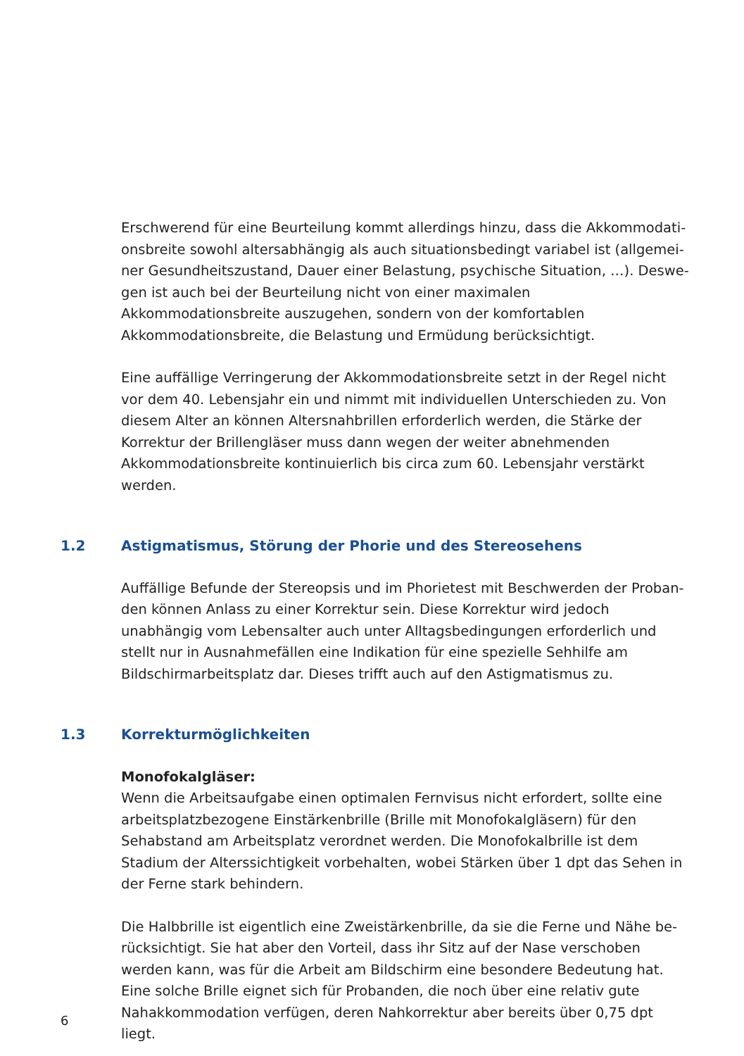Erschwerend für eine Beurteilung kommt allerdings hinzu, dass die Akkommodati­onsbreite sowohl altersabhängig als auch situationsbedingt variabel ist (allgemei­ner Gesundheitszustand, Dauer einer Belastung, psychische Situation, …). Deswe­gen ist auch bei der Beurteilung nicht von einer maximalen Akkommodationsbreite auszugehen, sondern von der komfortablen Akkommodationsbreite, die Belastung und Ermüdung berücksichtigt.
Eine auffällige Verringerung der Akkommodationsbreite setzt in der Regel nicht vor dem 40. Lebensjahr ein und nimmt mit individuellen Unterschieden zu. Von diesem Alter an können Altersnahbrillen erforderlich werden, die Stärke der Korrektur der Brillengläser muss dann wegen der weiter abnehmenden Akkommodationsbreite kontinuierlich bis circa zum 60. Lebensjahr verstärkt werden.
1.2 Astigmatismus, Störung der Phorie und des Stereosehens
Auffällige Befunde der Stereopsis und im Phorietest mit Beschwerden der Proban­den können Anlass zu einer Korrektur sein. Diese Korrektur wird jedoch unabhängig vom Lebensalter auch unter Alltagsbedingungen erforderlich und stellt nur in Aus­nahmefällen eine Indikation für eine spezielle Sehhilfe am Bildschirmarbeitsplatz dar. Dieses trifft auch auf den Astigmatismus zu.
1.3 Korrekturmöglichkeiten
Monofokalgläser:
Wenn die Arbeitsaufgabe einen optimalen Fernvisus nicht erfordert, sollte eine arbeits­platzbezogene Einstärkenbrille (Brille mit Monofokalgläsern) für den Sehabstand am Arbeitsplatz verordnet werden. Die Monofokalbrille ist dem Stadium der Alterssichtig­keit vorbehalten, wobei Stärken über 1 dpt das Sehen in der Ferne stark behindern.
Die Halbbrille ist eigentlich eine Zweistärkenbrille, da sie die Ferne und Nähe be­rücksichtigt. Sie hat aber den Vorteil, dass ihr Sitz auf der Nase verschoben werden kann, was für die Arbeit am Bildschirm eine besondere Bedeutung hat. Eine solche Brille eignet sich für Probanden, die noch über eine relativ gute Nahakkommodation verfügen, deren Nahkorrektur aber bereits über 0,75 dpt liegt.
6